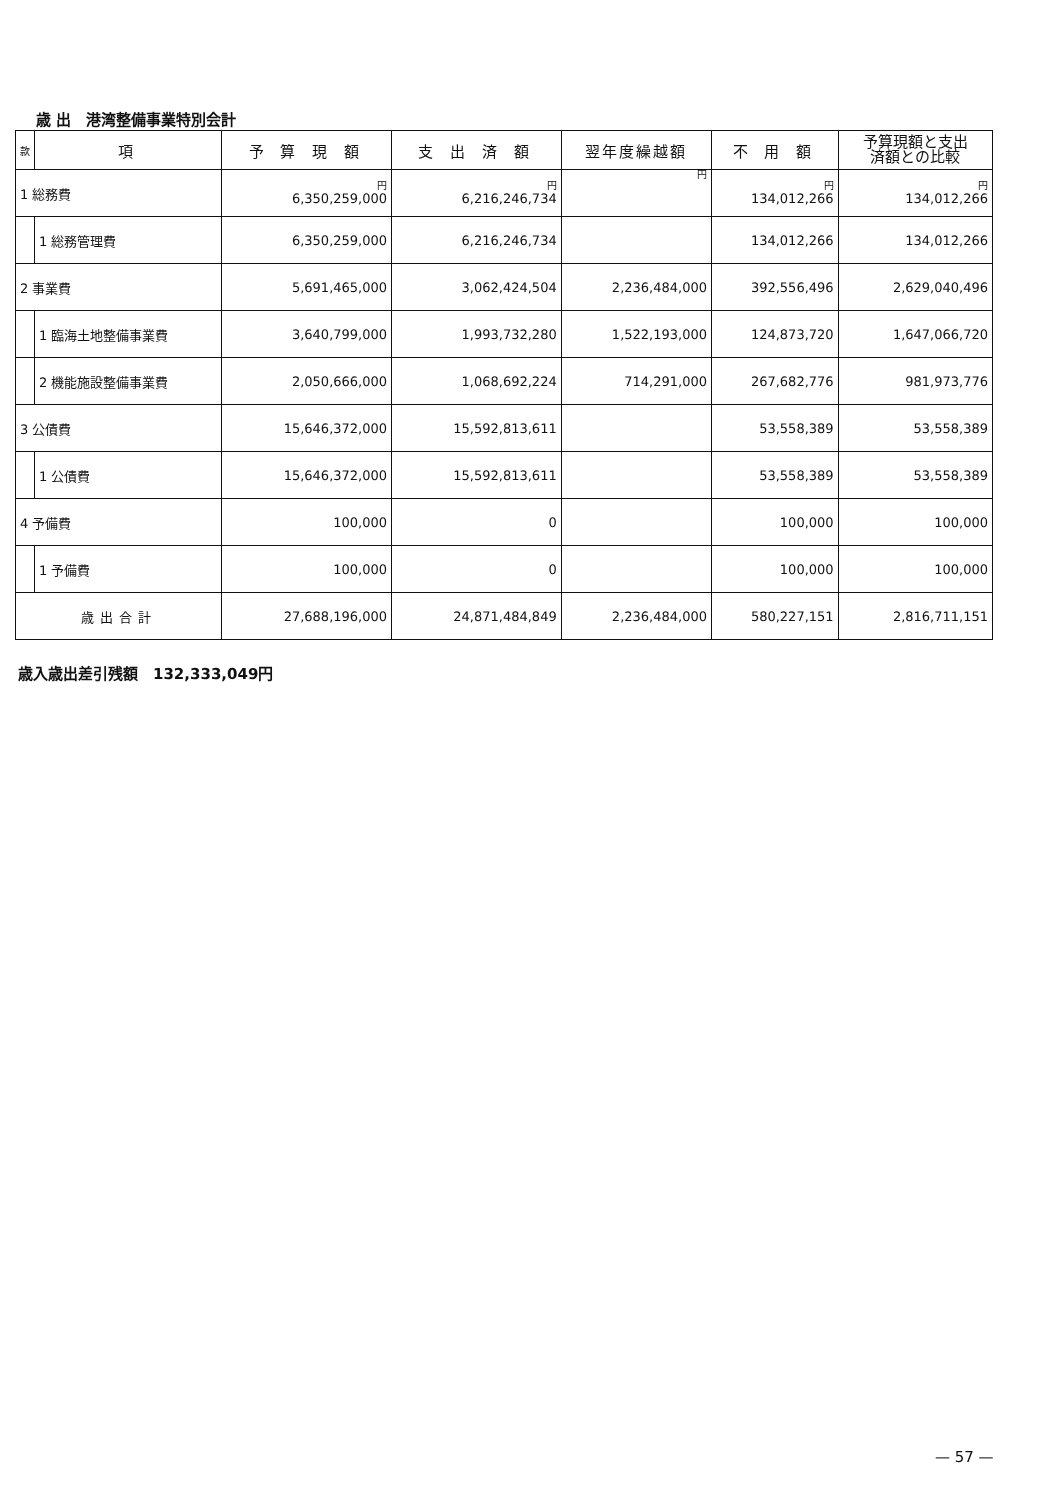歳 出　港湾整備事業特別会計
| 款 | 項 | 予 算 現 額 | 支 出 済 額 | 翌年度繰越額 | 不 用 額 | 予算現額と支出 済額との比較 |
| --- | --- | --- | --- | --- | --- | --- |
| 1 総務費 | | 円 6,350,259,000 | 円 6,216,246,734 | 円 | 円 134,012,266 | 円 134,012,266 |
| | 1 総務管理費 | 6,350,259,000 | 6,216,246,734 | | 134,012,266 | 134,012,266 |
| 2 事業費 | | 5,691,465,000 | 3,062,424,504 | 2,236,484,000 | 392,556,496 | 2,629,040,496 |
| | 1 臨海土地整備事業費 | 3,640,799,000 | 1,993,732,280 | 1,522,193,000 | 124,873,720 | 1,647,066,720 |
| | 2 機能施設整備事業費 | 2,050,666,000 | 1,068,692,224 | 714,291,000 | 267,682,776 | 981,973,776 |
| 3 公債費 | | 15,646,372,000 | 15,592,813,611 | | 53,558,389 | 53,558,389 |
| | 1 公債費 | 15,646,372,000 | 15,592,813,611 | | 53,558,389 | 53,558,389 |
| 4 予備費 | | 100,000 | 0 | | 100,000 | 100,000 |
| | 1 予備費 | 100,000 | 0 | | 100,000 | 100,000 |
| 歳出合計 | | 27,688,196,000 | 24,871,484,849 | 2,236,484,000 | 580,227,151 | 2,816,711,151 |
歳入歳出差引残額　132,333,049円
— 57 —